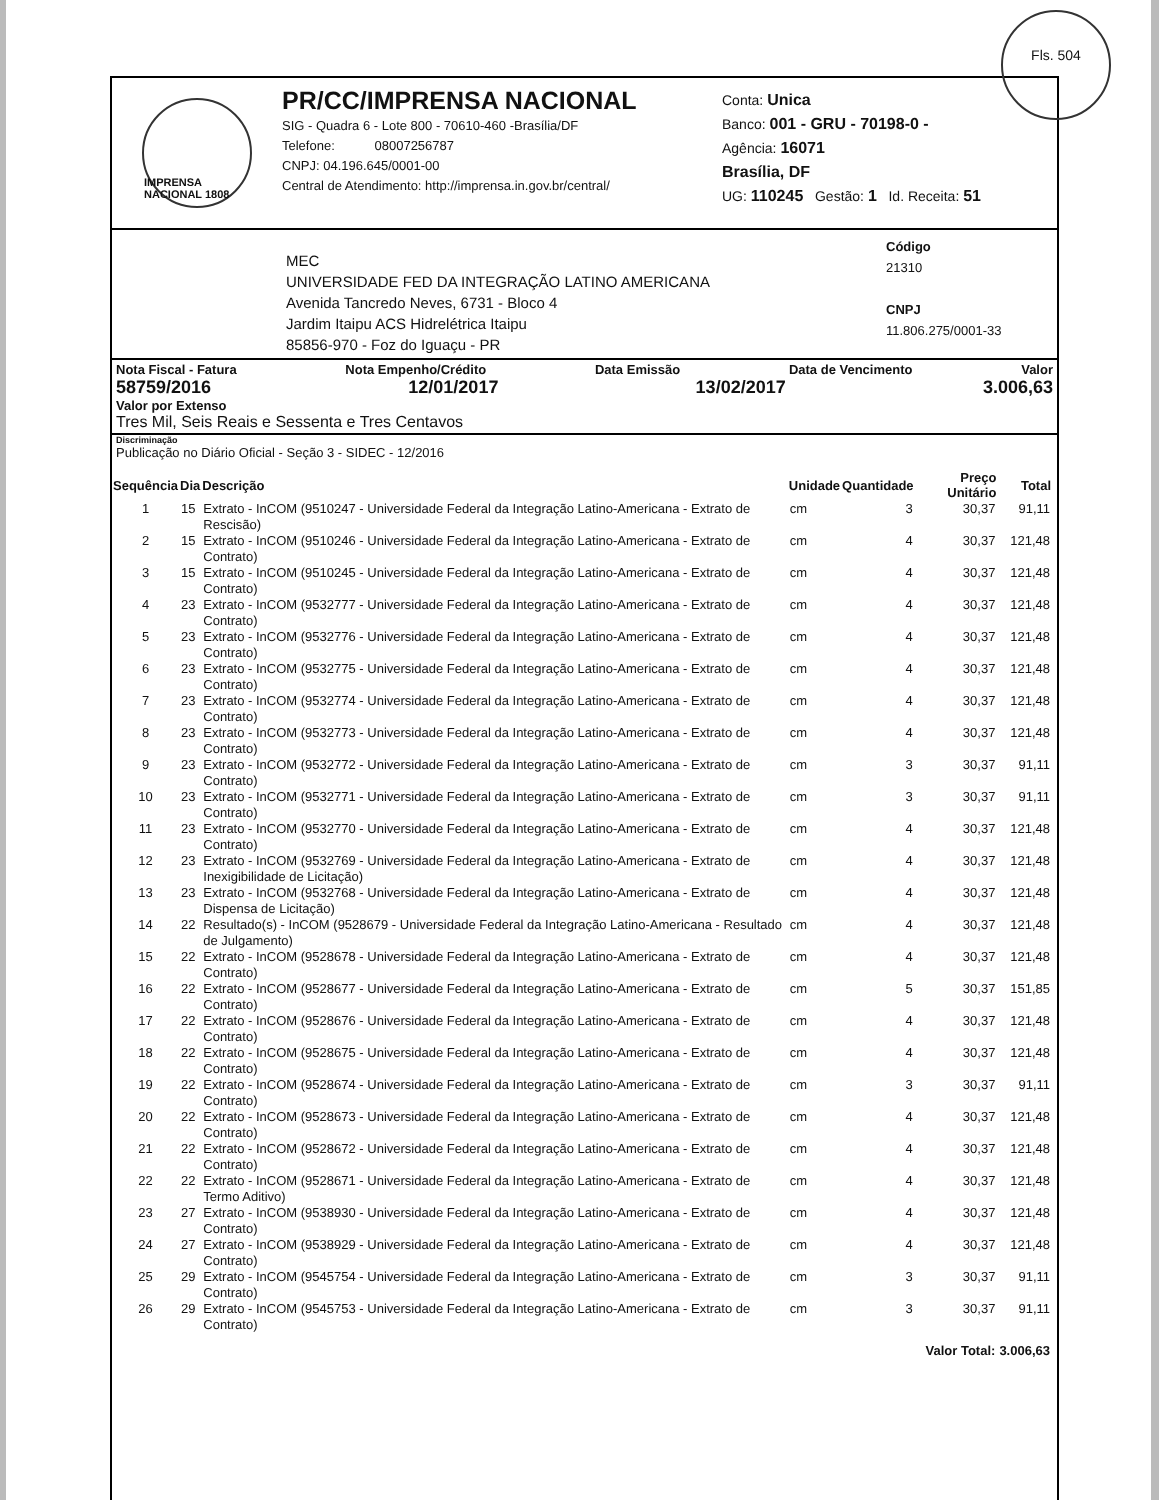IMPRENSA NACIONAL 1808
PR/CC/IMPRENSA NACIONAL
SIG - Quadra 6 - Lote 800 - 70610-460 -Brasília/DF
Telefone: 08007256787
CNPJ: 04.196.645/0001-00
Central de Atendimento: http://imprensa.in.gov.br/central/
Conta: Unica
Banco: 001 - GRU - 70198-0 -
Agência: 16071
Brasília, DF
UG: 110245 Gestão: 1 Id. Receita: 51
MEC
UNIVERSIDADE FED DA INTEGRAÇÃO LATINO AMERICANA
Avenida Tancredo Neves, 6731 - Bloco 4
Jardim Itaipu ACS Hidrelétrica Itaipu
85856-970 - Foz do Iguaçu - PR
Código
21310
CNPJ
11.806.275/0001-33
Nota Fiscal - Fatura Nota Empenho/Crédito Data Emissão Data de Vencimento Valor
58759/2016 12/01/2017 13/02/2017 3.006,63
Valor por Extenso
Tres Mil, Seis Reais e Sessenta e Tres Centavos
Discriminação
Publicação no Diário Oficial - Seção 3 - SIDEC - 12/2016
| Sequência | Dia | Descrição | Unidade | Quantidade | Preço Unitário | Total |
| --- | --- | --- | --- | --- | --- | --- |
| 1 | 15 | Extrato - InCOM (9510247 - Universidade Federal da Integração Latino-Americana - Extrato de Rescisão) | cm | 3 | 30,37 | 91,11 |
| 2 | 15 | Extrato - InCOM (9510246 - Universidade Federal da Integração Latino-Americana - Extrato de Contrato) | cm | 4 | 30,37 | 121,48 |
| 3 | 15 | Extrato - InCOM (9510245 - Universidade Federal da Integração Latino-Americana - Extrato de Contrato) | cm | 4 | 30,37 | 121,48 |
| 4 | 23 | Extrato - InCOM (9532777 - Universidade Federal da Integração Latino-Americana - Extrato de Contrato) | cm | 4 | 30,37 | 121,48 |
| 5 | 23 | Extrato - InCOM (9532776 - Universidade Federal da Integração Latino-Americana - Extrato de Contrato) | cm | 4 | 30,37 | 121,48 |
| 6 | 23 | Extrato - InCOM (9532775 - Universidade Federal da Integração Latino-Americana - Extrato de Contrato) | cm | 4 | 30,37 | 121,48 |
| 7 | 23 | Extrato - InCOM (9532774 - Universidade Federal da Integração Latino-Americana - Extrato de Contrato) | cm | 4 | 30,37 | 121,48 |
| 8 | 23 | Extrato - InCOM (9532773 - Universidade Federal da Integração Latino-Americana - Extrato de Contrato) | cm | 4 | 30,37 | 121,48 |
| 9 | 23 | Extrato - InCOM (9532772 - Universidade Federal da Integração Latino-Americana - Extrato de Contrato) | cm | 3 | 30,37 | 91,11 |
| 10 | 23 | Extrato - InCOM (9532771 - Universidade Federal da Integração Latino-Americana - Extrato de Contrato) | cm | 3 | 30,37 | 91,11 |
| 11 | 23 | Extrato - InCOM (9532770 - Universidade Federal da Integração Latino-Americana - Extrato de Contrato) | cm | 4 | 30,37 | 121,48 |
| 12 | 23 | Extrato - InCOM (9532769 - Universidade Federal da Integração Latino-Americana - Extrato de Inexigibilidade de Licitação) | cm | 4 | 30,37 | 121,48 |
| 13 | 23 | Extrato - InCOM (9532768 - Universidade Federal da Integração Latino-Americana - Extrato de Dispensa de Licitação) | cm | 4 | 30,37 | 121,48 |
| 14 | 22 | Resultado(s) - InCOM (9528679 - Universidade Federal da Integração Latino-Americana - Resultado de Julgamento) | cm | 4 | 30,37 | 121,48 |
| 15 | 22 | Extrato - InCOM (9528678 - Universidade Federal da Integração Latino-Americana - Extrato de Contrato) | cm | 4 | 30,37 | 121,48 |
| 16 | 22 | Extrato - InCOM (9528677 - Universidade Federal da Integração Latino-Americana - Extrato de Contrato) | cm | 5 | 30,37 | 151,85 |
| 17 | 22 | Extrato - InCOM (9528676 - Universidade Federal da Integração Latino-Americana - Extrato de Contrato) | cm | 4 | 30,37 | 121,48 |
| 18 | 22 | Extrato - InCOM (9528675 - Universidade Federal da Integração Latino-Americana - Extrato de Contrato) | cm | 4 | 30,37 | 121,48 |
| 19 | 22 | Extrato - InCOM (9528674 - Universidade Federal da Integração Latino-Americana - Extrato de Contrato) | cm | 3 | 30,37 | 91,11 |
| 20 | 22 | Extrato - InCOM (9528673 - Universidade Federal da Integração Latino-Americana - Extrato de Contrato) | cm | 4 | 30,37 | 121,48 |
| 21 | 22 | Extrato - InCOM (9528672 - Universidade Federal da Integração Latino-Americana - Extrato de Contrato) | cm | 4 | 30,37 | 121,48 |
| 22 | 22 | Extrato - InCOM (9528671 - Universidade Federal da Integração Latino-Americana - Extrato de Termo Aditivo) | cm | 4 | 30,37 | 121,48 |
| 23 | 27 | Extrato - InCOM (9538930 - Universidade Federal da Integração Latino-Americana - Extrato de Contrato) | cm | 4 | 30,37 | 121,48 |
| 24 | 27 | Extrato - InCOM (9538929 - Universidade Federal da Integração Latino-Americana - Extrato de Contrato) | cm | 4 | 30,37 | 121,48 |
| 25 | 29 | Extrato - InCOM (9545754 - Universidade Federal da Integração Latino-Americana - Extrato de Contrato) | cm | 3 | 30,37 | 91,11 |
| 26 | 29 | Extrato - InCOM (9545753 - Universidade Federal da Integração Latino-Americana - Extrato de Contrato) | cm | 3 | 30,37 | 91,11 |
| | | | | | Valor Total: | 3.006,63 |
Fls. 504